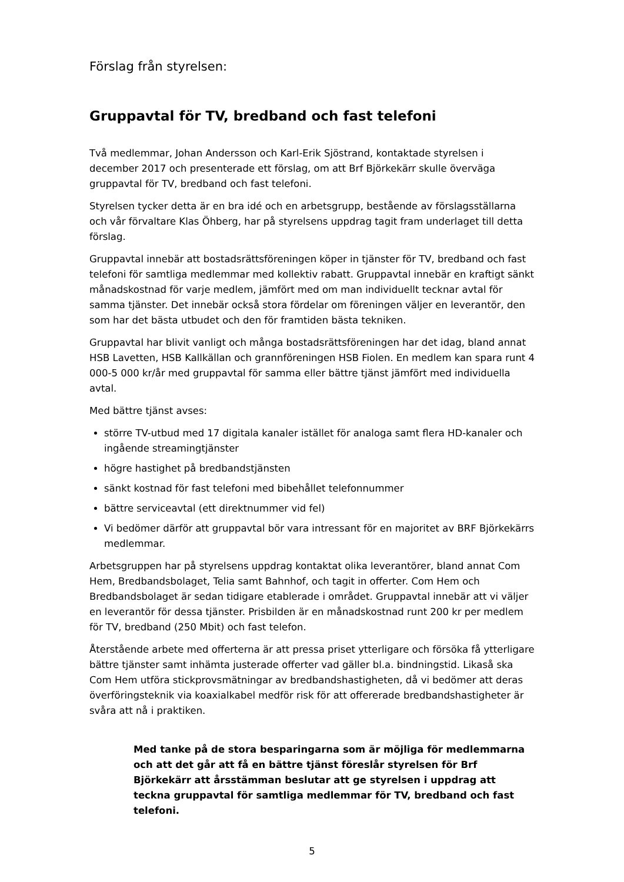Förslag från styrelsen:
Gruppavtal för TV, bredband och fast telefoni
Två medlemmar, Johan Andersson och Karl-Erik Sjöstrand, kontaktade styrelsen i december 2017 och presenterade ett förslag, om att Brf Björkekärr skulle överväga gruppavtal för TV, bredband och fast telefoni.
Styrelsen tycker detta är en bra idé och en arbetsgrupp, bestående av förslagsställarna och vår förvaltare Klas Öhberg, har på styrelsens uppdrag tagit fram underlaget till detta förslag.
Gruppavtal innebär att bostadsrättsföreningen köper in tjänster för TV, bredband och fast telefoni för samtliga medlemmar med kollektiv rabatt. Gruppavtal innebär en kraftigt sänkt månadskostnad för varje medlem, jämfört med om man individuellt tecknar avtal för samma tjänster. Det innebär också stora fördelar om föreningen väljer en leverantör, den som har det bästa utbudet och den för framtiden bästa tekniken.
Gruppavtal har blivit vanligt och många bostadsrättsföreningen har det idag, bland annat HSB Lavetten, HSB Kallkällan och grannföreningen HSB Fiolen. En medlem kan spara runt 4 000-5 000 kr/år med gruppavtal för samma eller bättre tjänst jämfört med individuella avtal.
Med bättre tjänst avses:
större TV-utbud med 17 digitala kanaler istället för analoga samt flera HD-kanaler och ingående streamingtjänster
högre hastighet på bredbandstjänsten
sänkt kostnad för fast telefoni med bibehållet telefonnummer
bättre serviceavtal (ett direktnummer vid fel)
Vi bedömer därför att gruppavtal bör vara intressant för en majoritet av BRF Björkekärrs medlemmar.
Arbetsgruppen har på styrelsens uppdrag kontaktat olika leverantörer, bland annat Com Hem, Bredbandsbolaget, Telia samt Bahnhof, och tagit in offerter. Com Hem och Bredbandsbolaget är sedan tidigare etablerade i området. Gruppavtal innebär att vi väljer en leverantör för dessa tjänster. Prisbilden är en månadskostnad runt 200 kr per medlem för TV, bredband (250 Mbit) och fast telefon.
Återstående arbete med offerterna är att pressa priset ytterligare och försöka få ytterligare bättre tjänster samt inhämta justerade offerter vad gäller bl.a. bindningstid. Likaså ska Com Hem utföra stickprovsmätningar av bredbandshastigheten, då vi bedömer att deras överföringsteknik via koaxialkabel medför risk för att offererade bredbandshastigheter är svåra att nå i praktiken.
Med tanke på de stora besparingarna som är möjliga för medlemmarna och att det går att få en bättre tjänst föreslår styrelsen för Brf Björkekärr att årsstämman beslutar att ge styrelsen i uppdrag att teckna gruppavtal för samtliga medlemmar för TV, bredband och fast telefoni.
5